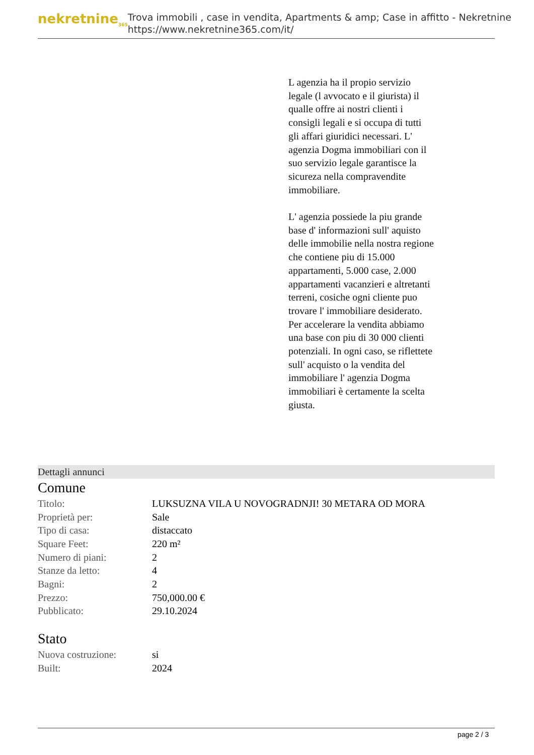nekretnine<sub>365</sub>
Trova immobili , case in vendita, Apartments & amp; Case in affitto - Nekretnine
https://www.nekretnine365.com/it/
L agenzia ha il propio servizio legale (l avvocato e il giurista) il qualle offre ai nostri clienti i consigli legali e si occupa di tutti gli affari giuridici necessari. L' agenzia Dogma immobiliari con il suo servizio legale garantisce la sicureza nella compravendite immobiliare.
L' agenzia possiede la piu grande base d' informazioni sull' aquisto delle immobilie nella nostra regione che contiene piu di 15.000 appartamenti, 5.000 case, 2.000 appartamenti vacanzieri e altretanti terreni, cosiche ogni cliente puo trovare l' immobiliare desiderato. Per accelerare la vendita abbiamo una base con piu di 30 000 clienti potenziali. In ogni caso, se riflettete sull' acquisto o la vendita del immobiliare l' agenzia Dogma immobiliari è certamente la scelta giusta.
Dettagli annunci
Comune
| Titolo: | LUKSUZNA VILA U NOVOGRADNJI! 30 METARA OD MORA |
| Proprietà per: | Sale |
| Tipo di casa: | distaccato |
| Square Feet: | 220 m² |
| Numero di piani: | 2 |
| Stanze da letto: | 4 |
| Bagni: | 2 |
| Prezzo: | 750,000.00 € |
| Pubblicato: | 29.10.2024 |
Stato
| Nuova costruzione: | si |
| Built: | 2024 |
page 2 / 3